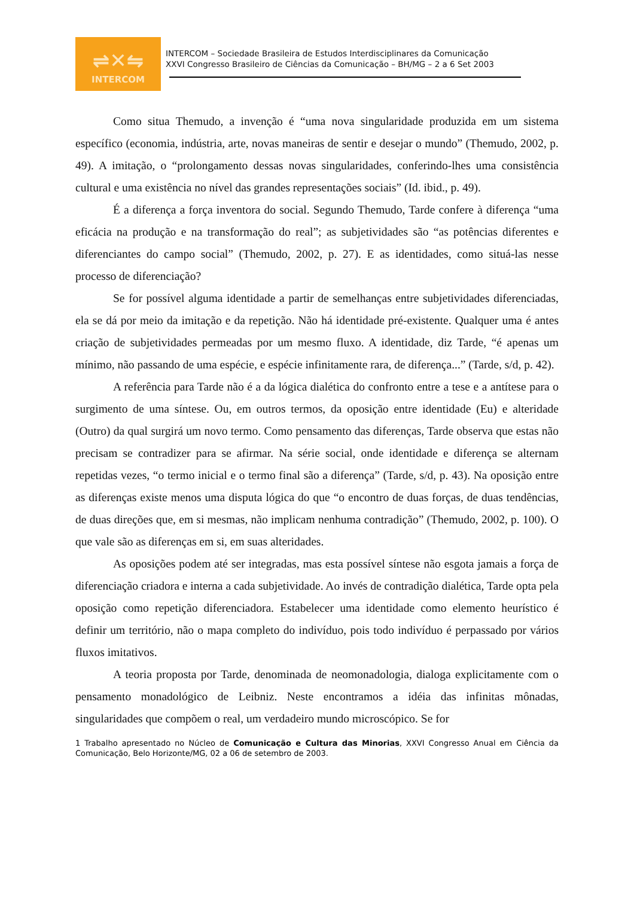⇌✕⇋
INTERCOM
INTERCOM – Sociedade Brasileira de Estudos Interdisciplinares da Comunicação
XXVI Congresso Brasileiro de Ciências da Comunicação – BH/MG – 2 a 6 Set 2003
Como situa Themudo, a invenção é “uma nova singularidade produzida em um sistema específico (economia, indústria, arte, novas maneiras de sentir e desejar o mundo” (Themudo, 2002, p. 49). A imitação, o “prolongamento dessas novas singularidades, conferindo-lhes uma consistência cultural e uma existência no nível das grandes representações sociais” (Id. ibid., p. 49).
É a diferença a força inventora do social. Segundo Themudo, Tarde confere à diferença “uma eficácia na produção e na transformação do real”; as subjetividades são “as potências diferentes e diferenciantes do campo social” (Themudo, 2002, p. 27). E as identidades, como situá-las nesse processo de diferenciação?
Se for possível alguma identidade a partir de semelhanças entre subjetividades diferenciadas, ela se dá por meio da imitação e da repetição. Não há identidade pré-existente. Qualquer uma é antes criação de subjetividades permeadas por um mesmo fluxo. A identidade, diz Tarde, “é apenas um mínimo, não passando de uma espécie, e espécie infinitamente rara, de diferença...” (Tarde, s/d, p. 42).
A referência para Tarde não é a da lógica dialética do confronto entre a tese e a antítese para o surgimento de uma síntese. Ou, em outros termos, da oposição entre identidade (Eu) e alteridade (Outro) da qual surgirá um novo termo. Como pensamento das diferenças, Tarde observa que estas não precisam se contradizer para se afirmar. Na série social, onde identidade e diferença se alternam repetidas vezes, “o termo inicial e o termo final são a diferença” (Tarde, s/d, p. 43). Na oposição entre as diferenças existe menos uma disputa lógica do que “o encontro de duas forças, de duas tendências, de duas direções que, em si mesmas, não implicam nenhuma contradição” (Themudo, 2002, p. 100). O que vale são as diferenças em si, em suas alteridades.
As oposições podem até ser integradas, mas esta possível síntese não esgota jamais a força de diferenciação criadora e interna a cada subjetividade. Ao invés de contradição dialética, Tarde opta pela oposição como repetição diferenciadora. Estabelecer uma identidade como elemento heurístico é definir um território, não o mapa completo do indivíduo, pois todo indivíduo é perpassado por vários fluxos imitativos.
A teoria proposta por Tarde, denominada de neomonadologia, dialoga explicitamente com o pensamento monadológico de Leibniz. Neste encontramos a idéia das infinitas mônadas, singularidades que compõem o real, um verdadeiro mundo microscópico. Se for
1 Trabalho apresentado no Núcleo de Comunicação e Cultura das Minorias, XXVI Congresso Anual em Ciência da Comunicação, Belo Horizonte/MG, 02 a 06 de setembro de 2003.